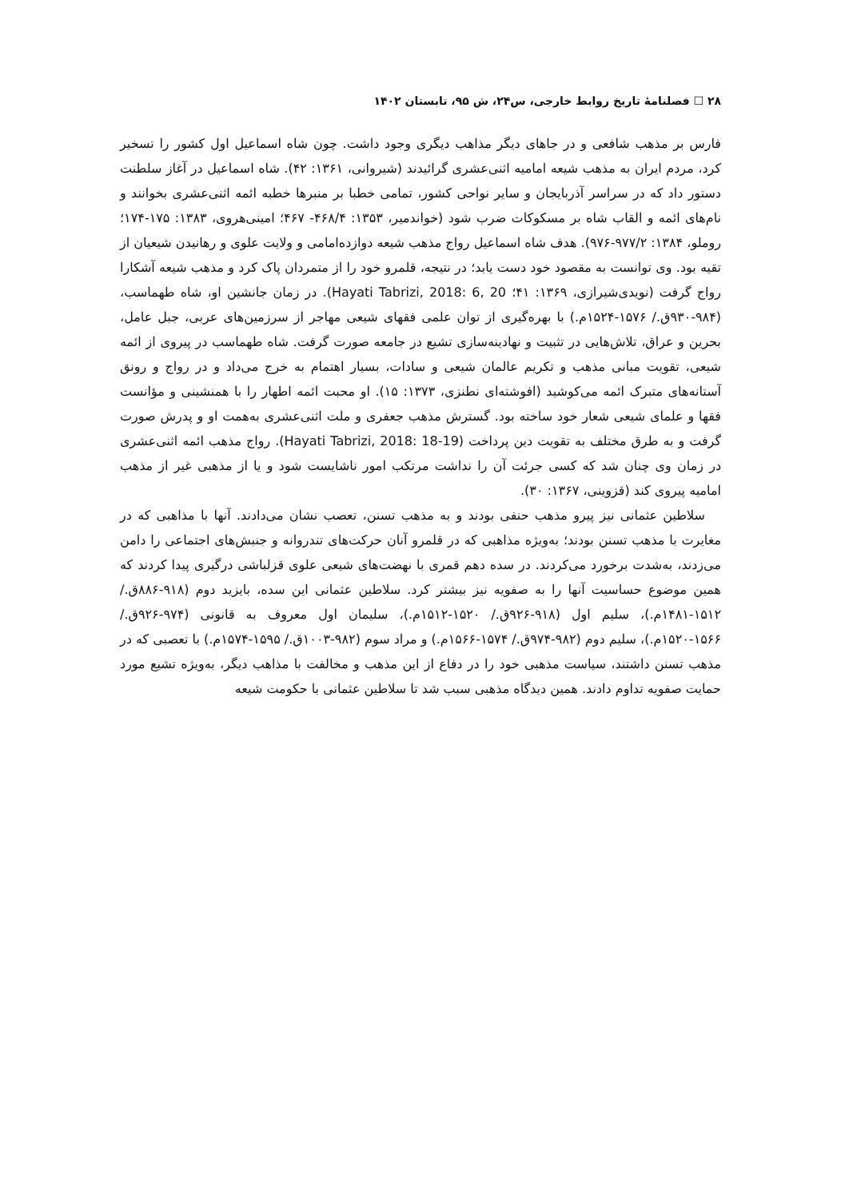۲۸ ☐ فصلنامهٔ تاریخ روابط خارجی، س۲۴، ش ۹۵، تابستان ۱۴۰۲
فارس بر مذهب شافعی و در جاهای دیگر مذاهب دیگری وجود داشت. چون شاه اسماعیل اول کشور را تسخیر کرد، مردم ایران به مذهب شیعه امامیه اثنی‌عشری گرائیدند (شیروانی، ۱۳۶۱: ۴۲). شاه اسماعیل در آغاز سلطنت دستور داد که در سراسر آذربایجان و سایر نواحی کشور، تمامی خطبا بر منبرها خطبه ائمه اثنی‌عشری بخوانند و نام‌های ائمه و القاب شاه بر مسکوکات ضرب شود (خواندمیر، ۱۳۵۳: ۴۶۸/۴- ۴۶۷؛ امینی‌هروی، ۱۳۸۳: ۱۷۵-۱۷۴؛ روملو، ۱۳۸۴: ۹۷۷/۲-۹۷۶). هدف شاه اسماعیل رواج مذهب شیعه دوازده‌امامی و ولایت علوی و رهانیدن شیعیان از تقیه بود. وی توانست به مقصود خود دست یابد؛ در نتیجه، قلمرو خود را از متمردان پاک کرد و مذهب شیعه آشکارا رواج گرفت (نویدی‌شیرازی، ۱۳۶۹: ۴۱؛ Hayati Tabrizi, 2018: 6, 20). در زمان جانشین او، شاه طهماسب، (۹۸۴-۹۳۰ق./ ۱۵۷۶-۱۵۲۴م.) با بهره‌گیری از توان علمی فقهای شیعی مهاجر از سرزمین‌های عربی، جبل عامل، بحرین و عراق، تلاش‌هایی در تثبیت و نهادینه‌سازی تشیع در جامعه صورت گرفت. شاه طهماسب در پیروی از ائمه شیعی، تقویت مبانی مذهب و تکریم عالمان شیعی و سادات، بسیار اهتمام به خرج می‌داد و در رواج و رونق آستانه‌های متبرک ائمه می‌کوشید (افوشته‌ای نطنزی، ۱۳۷۳: ۱۵). او محبت ائمه اطهار را با همنشینی و مؤانست فقها و علمای شیعی شعار خود ساخته بود. گسترش مذهب جعفری و ملت اثنی‌عشری به‌همت او و پدرش صورت گرفت و به طرق مختلف به تقویت دین پرداخت (Hayati Tabrizi, 2018: 18-19). رواج مذهب ائمه اثنی‌عشری در زمان وی چنان شد که کسی جرئت آن را نداشت مرتکب امور ناشایست شود و یا از مذهبی غیر از مذهب امامیه پیروی کند (قزوینی، ۱۳۶۷: ۳۰).
سلاطین عثمانی نیز پیرو مذهب حنفی بودند و به مذهب تسنن، تعصب نشان می‌دادند. آنها با مذاهبی که در مغایرت با مذهب تسنن بودند؛ به‌ویژه مذاهبی که در قلمرو آنان حرکت‌های تندروانه و جنبش‌های اجتماعی را دامن می‌زدند، به‌شدت برخورد می‌کردند. در سده دهم قمری با نهضت‌های شیعی علوی قزلباشی درگیری پیدا کردند که همین موضوع حساسیت آنها را به صفویه نیز بیشتر کرد. سلاطین عثمانی این سده، بایزید دوم (۹۱۸-۸۸۶ق./ ۱۵۱۲-۱۴۸۱م.)، سلیم اول (۹۱۸-۹۲۶ق./ ۱۵۲۰-۱۵۱۲م.)، سلیمان اول معروف به قانونی (۹۷۴-۹۲۶ق./ ۱۵۶۶-۱۵۲۰م.)، سلیم دوم (۹۸۲-۹۷۴ق./ ۱۵۷۴-۱۵۶۶م.) و مراد سوم (۹۸۲-۱۰۰۳ق./ ۱۵۹۵-۱۵۷۴م.) با تعصبی که در مذهب تسنن داشتند، سیاست مذهبی خود را در دفاع از این مذهب و مخالفت با مذاهب دیگر، به‌ویژه تشیع مورد حمایت صفویه تداوم دادند. همین دیدگاه مذهبی سبب شد تا سلاطین عثمانی با حکومت شیعه